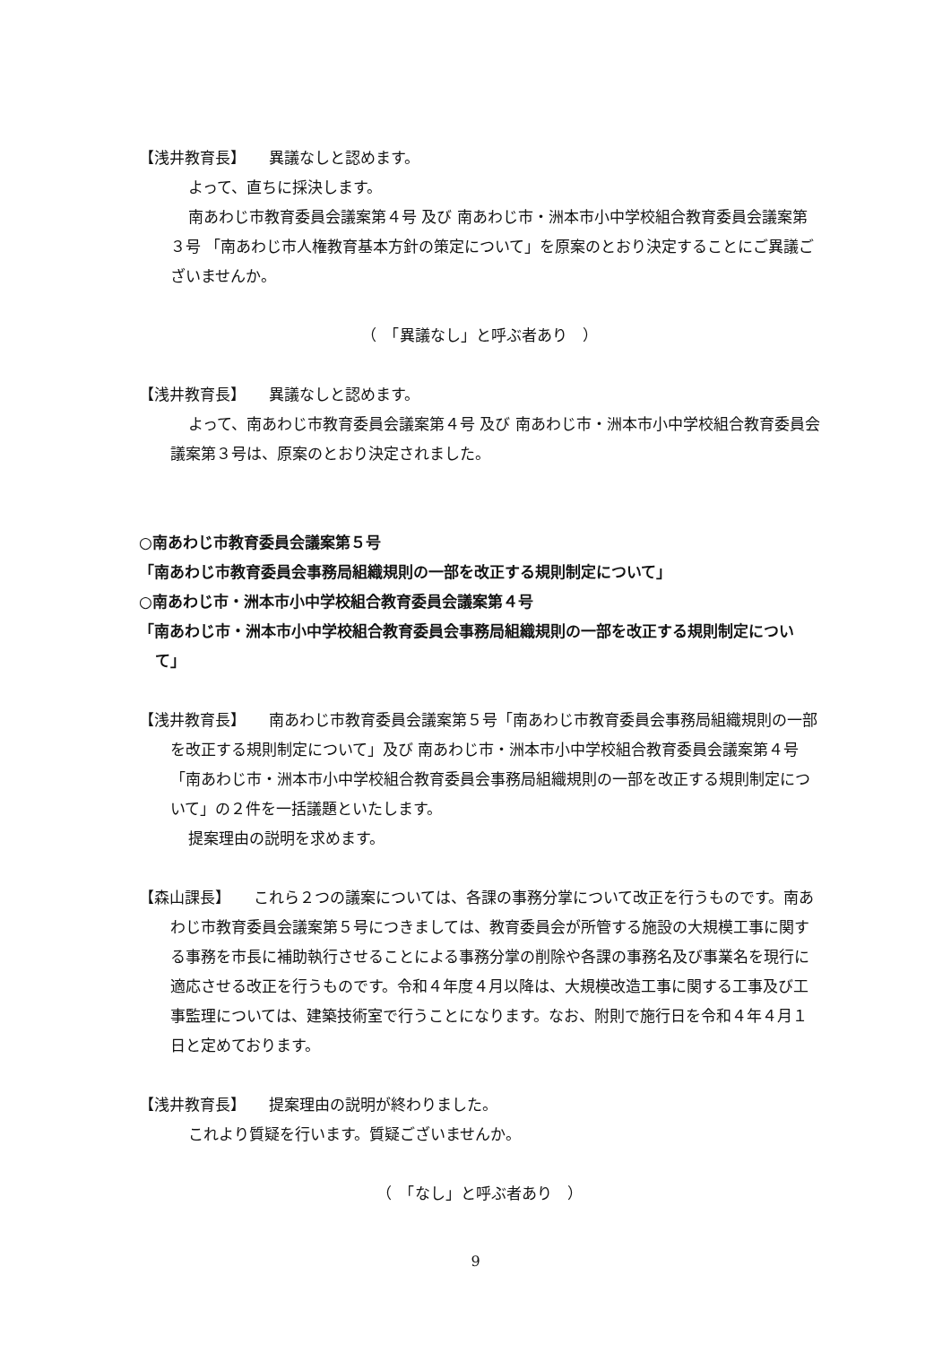【浅井教育長】　　異議なしと認めます。
よって、直ちに採決します。
南あわじ市教育委員会議案第４号 及び 南あわじ市・洲本市小中学校組合教育委員会議案第３号 「南あわじ市人権教育基本方針の策定について」を原案のとおり決定することにご異議ございませんか。
（　「異議なし」と呼ぶ者あり　）
【浅井教育長】　　異議なしと認めます。
よって、南あわじ市教育委員会議案第４号 及び 南あわじ市・洲本市小中学校組合教育委員会議案第３号は、原案のとおり決定されました。
○南あわじ市教育委員会議案第５号
「南あわじ市教育委員会事務局組織規則の一部を改正する規則制定について」
○南あわじ市・洲本市小中学校組合教育委員会議案第４号
「南あわじ市・洲本市小中学校組合教育委員会事務局組織規則の一部を改正する規則制定について」
【浅井教育長】　　南あわじ市教育委員会議案第５号「南あわじ市教育委員会事務局組織規則の一部を改正する規則制定について」及び 南あわじ市・洲本市小中学校組合教育委員会議案第４号「南あわじ市・洲本市小中学校組合教育委員会事務局組織規則の一部を改正する規則制定について」の２件を一括議題といたします。
提案理由の説明を求めます。
【森山課長】　　これら２つの議案については、各課の事務分掌について改正を行うものです。南あわじ市教育委員会議案第５号につきましては、教育委員会が所管する施設の大規模工事に関する事務を市長に補助執行させることによる事務分掌の削除や各課の事務名及び事業名を現行に適応させる改正を行うものです。令和４年度４月以降は、大規模改造工事に関する工事及び工事監理については、建築技術室で行うことになります。なお、附則で施行日を令和４年４月１日と定めております。
【浅井教育長】　　提案理由の説明が終わりました。
これより質疑を行います。質疑ございませんか。
（　「なし」と呼ぶ者あり　）
9